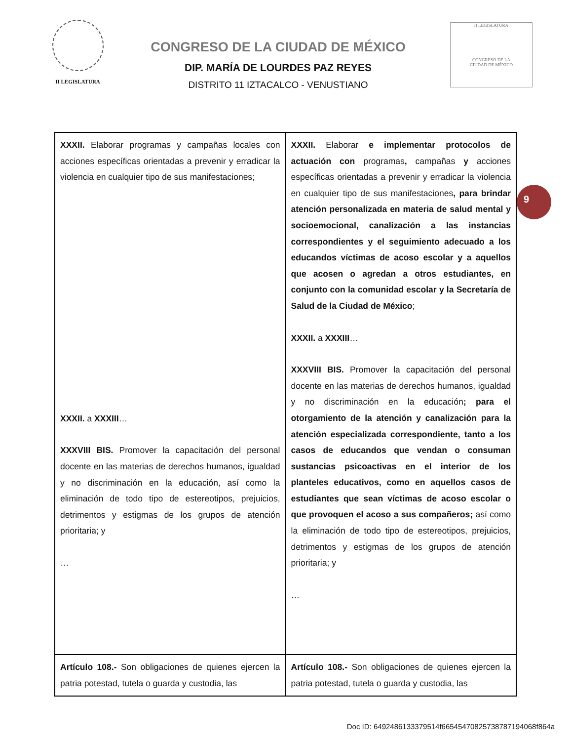II LEGISLATURA
CONGRESO DE LA CIUDAD DE MÉXICO
DIP. MARÍA DE LOURDES PAZ REYES
DISTRITO 11 IZTACALCO - VENUSTIANO
II LEGISLATURA
CONGRESO DE LA
CIUDAD DE MÉXICO
| XXXII. Elaborar programas y campañas locales con acciones específicas orientadas a prevenir y erradicar la violencia en cualquier tipo de sus manifestaciones; XXXII. a XXXIII … XXXVIII BIS. Promover la capacitación del personal docente en las materias de derechos humanos, igualdad y no discriminación en la educación, así como la eliminación de todo tipo de estereotipos, prejuicios, detrimentos y estigmas de los grupos de atención prioritaria; y … | XXXII. Elaborar e implementar protocolos de actuación con programas , campañas y acciones específicas orientadas a prevenir y erradicar la violencia en cualquier tipo de sus manifestaciones , para brindar atención personalizada en materia de salud mental y socioemocional, canalización a las instancias correspondientes y el seguimiento adecuado a los educandos víctimas de acoso escolar y a aquellos que acosen o agredan a otros estudiantes, en conjunto con la comunidad escolar y la Secretaría de Salud de la Ciudad de México ; XXXII. a XXXIII … XXXVIII BIS. Promover la capacitación del personal docente en las materias de derechos humanos, igualdad y no discriminación en la educación ; para el otorgamiento de la atención y canalización para la atención especializada correspondiente, tanto a los casos de educandos que vendan o consuman sustancias psicoactivas en el interior de los planteles educativos, como en aquellos casos de estudiantes que sean víctimas de acoso escolar o que provoquen el acoso a sus compañeros; así como la eliminación de todo tipo de estereotipos, prejuicios, detrimentos y estigmas de los grupos de atención prioritaria; y … |
| Artículo 108.- Son obligaciones de quienes ejercen la patria potestad, tutela o guarda y custodia, las | Artículo 108.- Son obligaciones de quienes ejercen la patria potestad, tutela o guarda y custodia, las |
9
Doc ID: 6492486133379514f66545470825738787194068f864a